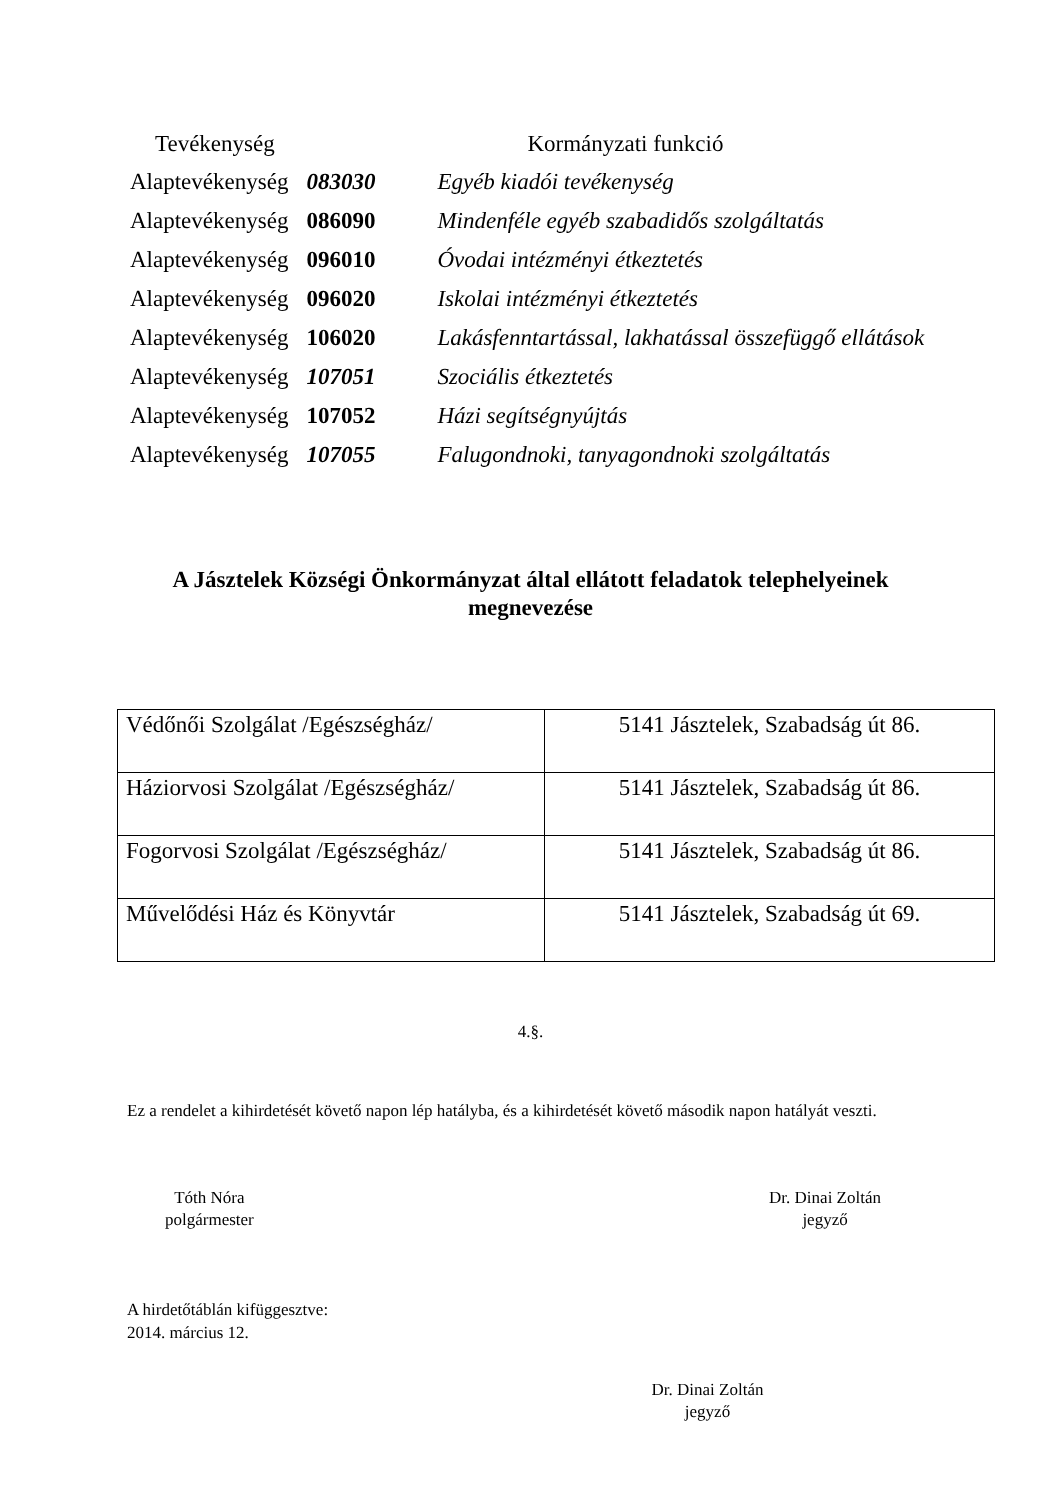| Tevékenység | | Kormányzati funkció |
| --- | --- | --- |
| Alaptevékenység | 083030 | Egyéb kiadói tevékenység |
| Alaptevékenység | 086090 | Mindenféle egyéb szabadidős szolgáltatás |
| Alaptevékenység | 096010 | Óvodai intézményi étkeztetés |
| Alaptevékenység | 096020 | Iskolai intézményi étkeztetés |
| Alaptevékenység | 106020 | Lakásfenntartással, lakhatással összefüggő ellátások |
| Alaptevékenység | 107051 | Szociális étkeztetés |
| Alaptevékenység | 107052 | Házi segítségnyújtás |
| Alaptevékenység | 107055 | Falugondnoki, tanyagondnoki szolgáltatás |
A Jásztelek Községi Önkormányzat által ellátott feladatok telephelyeinek megnevezése
| Védőnői Szolgálat /Egészségház/ | 5141 Jásztelek, Szabadság út 86. |
| Háziorvosi Szolgálat /Egészségház/ | 5141 Jásztelek, Szabadság út 86. |
| Fogorvosi Szolgálat /Egészségház/ | 5141 Jásztelek, Szabadság út 86. |
| Művelődési Ház és Könyvtár | 5141 Jásztelek, Szabadság út 69. |
4.§.
Ez a rendelet a kihirdetését követő napon lép hatályba, és a kihirdetését követő második napon hatályát veszti.
Tóth Nóra
polgármester
Dr. Dinai Zoltán
jegyző
A hirdetőtáblán kifüggesztve:
2014. március 12.
Dr. Dinai Zoltán
jegyző